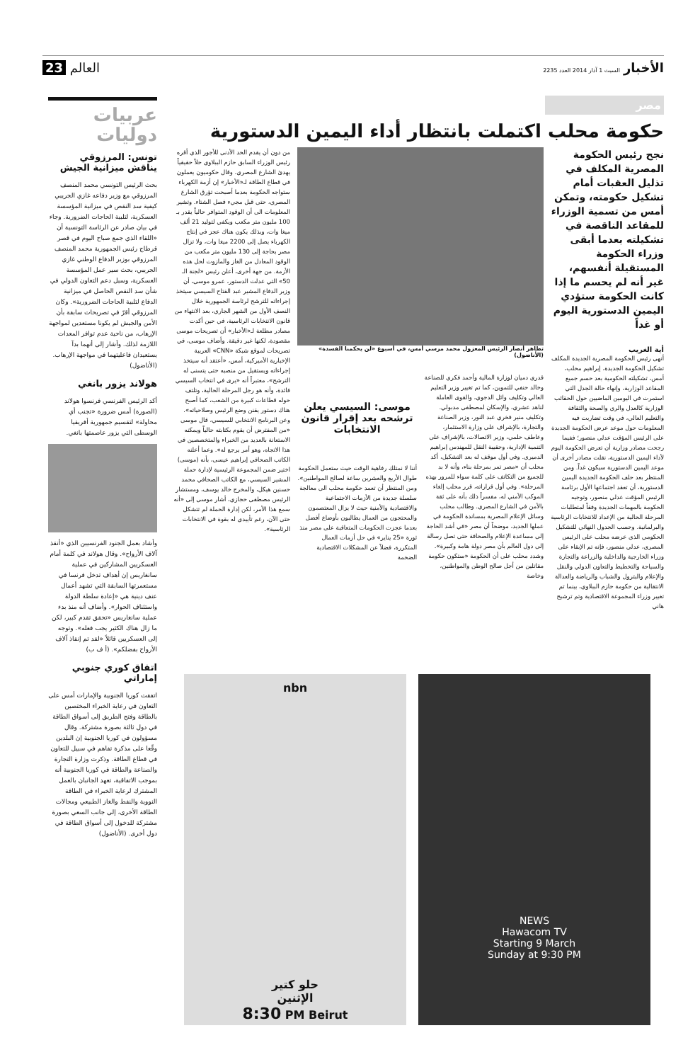الأخبار السبت 1 آذار 2014 العدد 2235
العالم 23
مصر
حكومة محلب اكتملت بانتظار أداء اليمين الدستورية
نجح رئيس الحكومة المصرية المكلف في تذليل العقبات أمام تشكيل حكومته، وتمكن أمس من تسمية الوزراء للمقاعد الناقصة في تشكيلته بعدما أبقى وزراء الحكومة المستقيلة أنفسهم، غير أنه لم يحسم ما إذا كانت الحكومة ستؤدي اليمين الدستورية اليوم أو غداً
أية الغريب
أنهى رئيس الحكومة المصرية الجديدة المكلف تشكيل الحكومة الجديدة، إبراهيم محلب، أمس، تشكيلته الحكومية بعد حسم جميع المقاعد الوزارية، وإنهاء حالة الجدل التي استمرت في اليومين الماضيين حول الحقائب الوزارية كالعدل والري والصحة والثقافة والتعليم العالي، في وقت تضاربت فيه المعلومات حول موعد عرض الحكومة الجديدة على الرئيس المؤقت عدلي منصور؛ ففيما رجحت مصادر وزارية أن تعرض الحكومة اليوم لأداء اليمين الدستورية، نقلت مصادر أخرى أن موعد اليمين الدستورية سيكون غداً. ومن المنتظر بعد حلف الحكومة الجديدة اليمين الدستورية، أن تعقد اجتماعها الأول برئاسة الرئيس المؤقت عدلي منصور، وتوجيه الحكومة بالمهمات الجديدة وفقاً لمتطلبات المرحلة الحالية من الإعداد للانتخابات الرئاسية والبرلمانية. وحسب الجدول النهائي للتشكيل الحكومي الذي عرضه محلب على الرئيس المصري، عدلي منصور، فإنه تم الإبقاء على وزراء الخارجية والداخلية والزراعة والتجارة والسياحة والتخطيط والتعاون الدولي والنقل والإعلام والبترول والشباب والرياضة والعدالة الانتقالية من حكومة حازم الببلاوي، بينما تم تغيير وزراء المجموعة الاقتصادية وتم ترشيح هاني
تظاهر أنصار الرئيس المعزول محمد مرسي أمس، في أسبوع «لن يحكمنا الفسدة» (الأناضول)
قدري دميان لوزارة المالية وأحمد فكري للصناعة وخالد حنفي للتموين، كما تم تغيير وزير التعليم العالي وتكليف وائل الدجوي، والقوى العاملة لناهد عشري، والإسكان لمصطفى مدبولي. وتكليف منير فخري عبد النور، وزير الصناعة والتجارة، بالإشراف على وزارة الاستثمار، وعاطف حلمي، وزير الاتصالات، بالإشراف على التنمية الإدارية، وحقيبة النقل للمهندس إبراهيم الدميري. وفي أول موقف له بعد التشكيل، أكد محلب أن «مصر تمر بمرحلة بناء، وأنه لا بد للجميع من التكاتف على كلمة سواء للمرور بهذه المرحلة». وفي أول قراراته، قرر محلب إلغاء الموكب الأمني له، مفسراً ذلك بأنه على ثقة بالأمن في الشارع المصري. وطالب محلب وسائل الإعلام المصرية بمساندة الحكومة في عملها الجديد، موضحاً أن مصر «في أشد الحاجة إلى مساعدة الإعلام والصحافة حتى تصل رسالة إلى دول العالم بأن مصر دولة هامة وكبيرة». وشدد محلب على أن الحكومة «ستكون حكومة مقاتلين من أجل صالح الوطن والمواطنين، وخاصة
موسى: السيسي يعلن ترشحه بعد إقرار قانون الانتخابات
أننا لا نمتلك رفاهية الوقت حيث ستعمل الحكومة طوال الأربع والعشرين ساعة لصالح المواطنين». ومن المنتظر أن تعمد حكومة محلب الى معالجة سلسلة جديدة من الأزمات الاجتماعية والاقتصادية والأمنية حيث لا يزال المعتصمون والمحتجون من العمال يطالبون بأوضاع أفضل بعدما عجزت الحكومات المتعاقبة على مصر منذ ثورة «25 يناير» في حل أزمات العمال المتكررة، فضلاً عن المشكلات الاقتصادية الضخمة
من دون أن يقدم الحد الأدنى للأجور الذي أقره رئيس الوزراء السابق حازم الببلاوي حلاً حقيقياً يهدئ الشارع المصري. وقال حكوميون يعملون في قطاع الطاقة لـ«الأخبار» إن أزمة الكهرباء ستواجه الحكومة بعدما أصبحت تؤرق الشارع المصري، حتى قبل مجيء فصل الشتاء. وتشير المعلومات الى أن الوقود المتوافر حالياً يقدر بـ 100 مليون متر مكعب ويكفي لتوليد 21 ألف ميغا وات، وبذلك يكون هناك عجز في إنتاج الكهرباء يصل إلى 2200 ميغا وات، ولا تزال مصر بحاجة إلى 130 مليون متر مكعب من الوقود المعادل من الغاز والمازوت لحل هذه الأزمة. من جهة أخرى، أعلن رئيس «لجنة الـ 50» التي عدلت الدستور، عمرو موسى، أن وزير الدفاع المشير عبد الفتاح السيسي سيتخذ إجراءاته للترشح لرئاسة الجمهورية خلال النصف الأول من الشهر الجاري، بعد الانتهاء من قانون الانتخابات الرئاسية، في حين أكدت مصادر مطلعة لـ«الأخبار» أن تصريحات موسى مقصودة، لكنها غير دقيقة. وأضاف موسى، في تصريحات لموقع شبكة «CNN» العربية الإخبارية الأميركية، أمس، «أعتقد أنه سيتخذ إجراءاته ويستقيل من منصبه حتى يتسنى له الترشح»، معتبراً أنه «يرى في انتخاب السيسي فائدة، وأنه هو رجل المرحلة الحالية، وتلتف حوله قطاعات كبيرة من الشعب، كما أصبح هناك دستور يقنن وضع الرئيس وصلاحياته». وعن البرنامج الانتخابي للسيسي، قال موسى «من المفترض أن يقوم بكتابته حالياً ويمكنه الاستعانة بالعديد من الخبراء والمتخصصين في هذا الاتجاه، وهو أمر يرجع له». وعما أعلنه الكاتب الصحافي إبراهيم عيسى، بأنه (موسى) اختير ضمن المجموعة الرئيسية لإدارة حملة المشير السيسي، مع الكاتب الصحافي محمد حسنين هيكل، والمخرج خالد يوسف، ومستشار الرئيس مصطفى حجازي، أشار موسى إلى «أنه سمع هذا الأمر، لكن إدارة الحملة لم تتشكل حتى الآن، رغم تأييدي له بقوة في الانتخابات الرئاسية».
عربيات دوليات
تونس: المرزوقي يناقش ميزانية الجيش
بحث الرئيس التونسي محمد المنصف المرزوقي مع وزير دفاعه غازي الجريبي كيفية سد النقص في ميزانية المؤسسة العسكرية، لتلبية الحاجات الضرورية. وجاء في بيان صادر عن الرئاسة التونسية أن «اللقاء الذي جمع صباح اليوم في قصر قرطاج رئيس الجمهورية محمد المنصف المرزوقي بوزير الدفاع الوطني غازي الجريبي، بحث سير عمل المؤسسة العسكرية، وسبل دعم التعاون الدولي في شأن سد النقص الحاصل في ميزانية الدفاع لتلبية الحاجات الضرورية». وكان المرزوقي أقرّ في تصريحات سابقة بأن الأمن والجيش لم يكونا مستعدين لمواجهة الإرهاب، من ناحية عدم توافر المعدات اللازمة لذلك. وأشار إلى أنهما بدآ يستعيدان فاعليتهما في مواجهة الإرهاب. (الأناضول)
هولاند يزور بانغي
أكد الرئيس الفرنسي فرنسوا هولاند (الصورة) أمس ضرورة «تجنب أي محاولة» لتقسيم جمهورية أفريقيا الوسطى التي يزور عاصمتها بانغي.
وأشاد بعمل الجنود الفرنسيين الذي «أنقذ آلاف الأرواح». وقال هولاند في كلمة أمام العسكريين المشاركين في عملية سانغاريس إن أهداف تدخل فرنسا في مستعمرتها السابقة التي تشهد أعمال عنف دينية هي «إعادة سلطة الدولة واستئناف الحوار». وأضاف أنه منذ بدء عملية سانغاريس «تحقق تقدم كبير، لكن ما زال هناك الكثير يجب فعله». وتوجه إلى العسكريين قائلاً «لقد تم إنقاذ آلاف الأرواح بفضلكم». (أ ف ب)
اتفاق كوري جنوبي إماراتي
اتفقت كوريا الجنوبية والإمارات أمس على التعاون في رعاية الخبراء المختصين بالطاقة وفتح الطريق إلى أسواق الطاقة في دول ثالثة بصورة مشتركة. وقال مسؤولون في كوريا الجنوبية إن البلدين وقّعا على مذكرة تفاهم في سبيل للتعاون في قطاع الطاقة. وذكرت وزارة التجارة والصناعة والطاقة في كوريا الجنوبية أنه بموجب الاتفاقية، تعهد الجانبان بالعمل المشترك لرعاية الخبراء في الطاقة النووية والنفط والغاز الطبيعي ومجالات الطاقة الأخرى، إلى جانب السعي بصورة مشتركة للدخول إلى أسواق الطاقة في دول أخرى. (الأناضول)
NEWS
Hawacom TV
Starting 9 March
Sunday at 9:30 PM
nbn
حلو كتير
الإثنين
8:30 PM Beirut